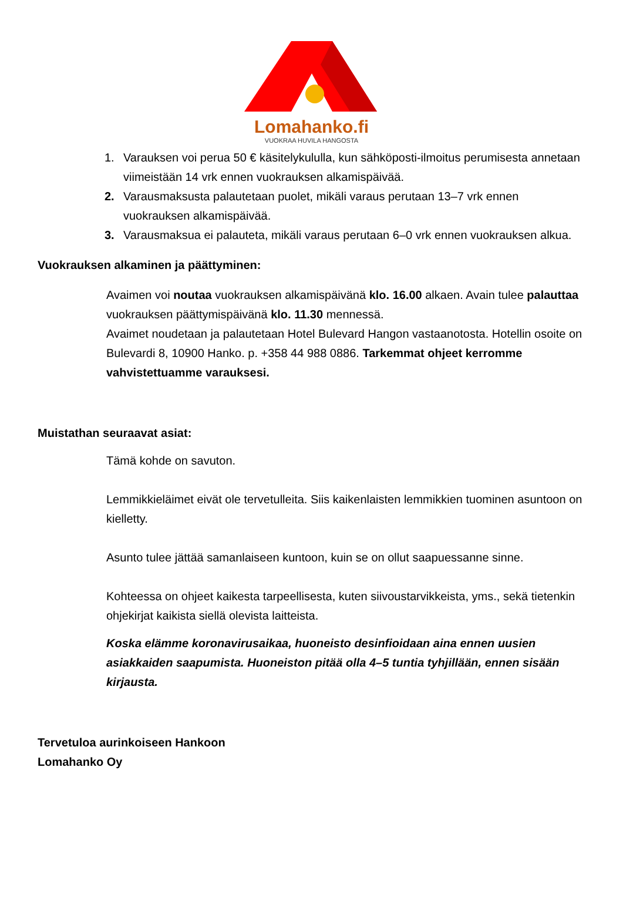Lomahanko.fi
VUOKRAA HUVILA HANGOSTA
1. Varauksen voi perua 50 € käsitelykululla, kun sähköposti-ilmoitus perumisesta annetaan viimeistään 14 vrk ennen vuokrauksen alkamispäivää.
2. Varausmaksusta palautetaan puolet, mikäli varaus perutaan 13–7 vrk ennen vuokrauksen alkamispäivää.
3. Varausmaksua ei palauteta, mikäli varaus perutaan 6–0 vrk ennen vuokrauksen alkua.
Vuokrauksen alkaminen ja päättyminen:
Avaimen voi noutaa vuokrauksen alkamispäivänä klo. 16.00 alkaen. Avain tulee palauttaa vuokrauksen päättymispäivänä klo. 11.30 mennessä.
Avaimet noudetaan ja palautetaan Hotel Bulevard Hangon vastaanotosta. Hotellin osoite on Bulevardi 8, 10900 Hanko. p. +358 44 988 0886. Tarkemmat ohjeet kerromme vahvistettuamme varauksesi.
Muistathan seuraavat asiat:
Tämä kohde on savuton.
Lemmikkieläimet eivät ole tervetulleita. Siis kaikenlaisten lemmikkien tuominen asuntoon on kielletty.
Asunto tulee jättää samanlaiseen kuntoon, kuin se on ollut saapuessanne sinne.
Kohteessa on ohjeet kaikesta tarpeellisesta, kuten siivoustarvikkeista, yms., sekä tietenkin ohjekirjat kaikista siellä olevista laitteista.
Koska elämme koronavirusaikaa, huoneisto desinfioidaan aina ennen uusien asiakkaiden saapumista. Huoneiston pitää olla 4–5 tuntia tyhjillään, ennen sisään kirjausta.
Tervetuloa aurinkoiseen Hankoon
Lomahanko Oy